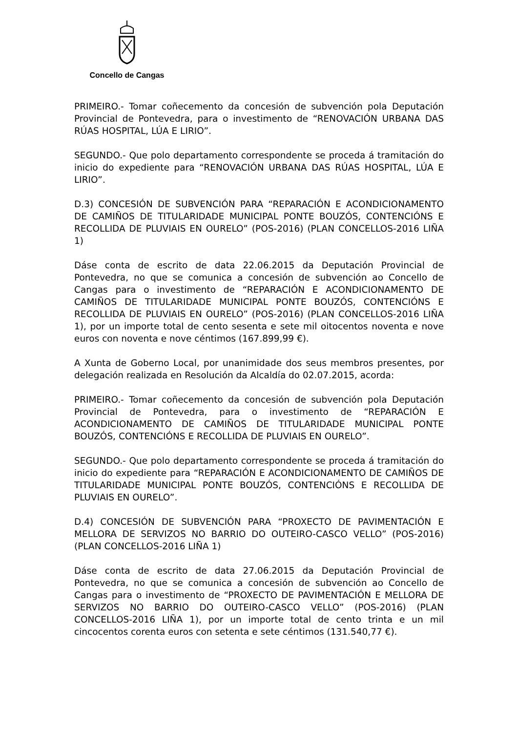Concello de Cangas
PRIMEIRO.- Tomar coñecemento da concesión de subvención pola Deputación Provincial de Pontevedra, para o investimento de “RENOVACIÓN URBANA DAS RÚAS HOSPITAL, LÚA E LIRIO”.
SEGUNDO.- Que polo departamento correspondente se proceda á tramitación do inicio do expediente para “RENOVACIÓN URBANA DAS RÚAS HOSPITAL, LÚA E LIRIO”.
D.3) CONCESIÓN DE SUBVENCIÓN PARA “REPARACIÓN E ACONDICIONAMENTO DE CAMIÑOS DE TITULARIDADE MUNICIPAL PONTE BOUZÓS, CONTENCIÓNS E RECOLLIDA DE PLUVIAIS EN OURELO” (POS-2016) (PLAN CONCELLOS-2016 LIÑA 1)
Dáse conta de escrito de data 22.06.2015 da Deputación Provincial de Pontevedra, no que se comunica a concesión de subvención ao Concello de Cangas para o investimento de “REPARACIÓN E ACONDICIONAMENTO DE CAMIÑOS DE TITULARIDADE MUNICIPAL PONTE BOUZÓS, CONTENCIÓNS E RECOLLIDA DE PLUVIAIS EN OURELO” (POS-2016) (PLAN CONCELLOS-2016 LIÑA 1), por un importe total de cento sesenta e sete mil oitocentos noventa e nove euros con noventa e nove céntimos (167.899,99 €).
A Xunta de Goberno Local, por unanimidade dos seus membros presentes, por delegación realizada en Resolución da Alcaldía do 02.07.2015, acorda:
PRIMEIRO.- Tomar coñecemento da concesión de subvención pola Deputación Provincial de Pontevedra, para o investimento de “REPARACIÓN E ACONDICIONAMENTO DE CAMIÑOS DE TITULARIDADE MUNICIPAL PONTE BOUZÓS, CONTENCIÓNS E RECOLLIDA DE PLUVIAIS EN OURELO”.
SEGUNDO.- Que polo departamento correspondente se proceda á tramitación do inicio do expediente para “REPARACIÓN E ACONDICIONAMENTO DE CAMIÑOS DE TITULARIDADE MUNICIPAL PONTE BOUZÓS, CONTENCIÓNS E RECOLLIDA DE PLUVIAIS EN OURELO”.
D.4) CONCESIÓN DE SUBVENCIÓN PARA “PROXECTO DE PAVIMENTACIÓN E MELLORA DE SERVIZOS NO BARRIO DO OUTEIRO-CASCO VELLO” (POS-2016) (PLAN CONCELLOS-2016 LIÑA 1)
Dáse conta de escrito de data 27.06.2015 da Deputación Provincial de Pontevedra, no que se comunica a concesión de subvención ao Concello de Cangas para o investimento de “PROXECTO DE PAVIMENTACIÓN E MELLORA DE SERVIZOS NO BARRIO DO OUTEIRO-CASCO VELLO” (POS-2016) (PLAN CONCELLOS-2016 LIÑA 1), por un importe total de cento trinta e un mil cincocentos corenta euros con setenta e sete céntimos (131.540,77 €).